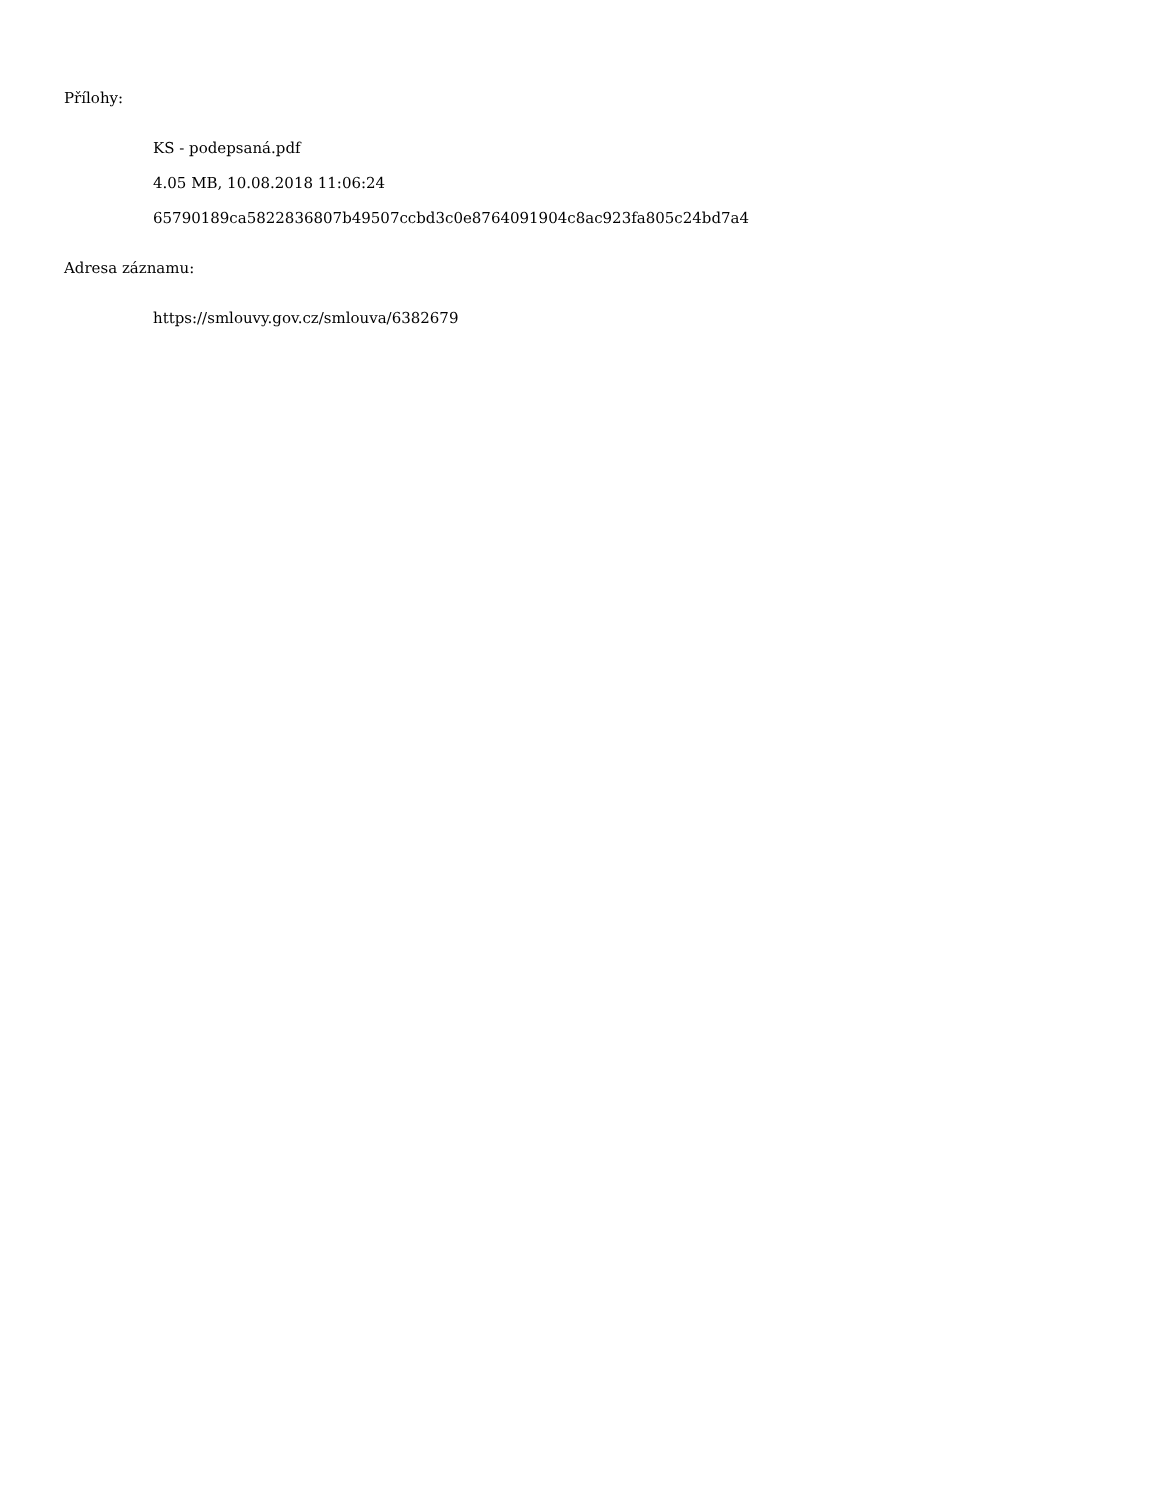Přílohy:
KS - podepsaná.pdf
4.05 MB, 10.08.2018 11:06:24
65790189ca5822836807b49507ccbd3c0e8764091904c8ac923fa805c24bd7a4
Adresa záznamu:
https://smlouvy.gov.cz/smlouva/6382679